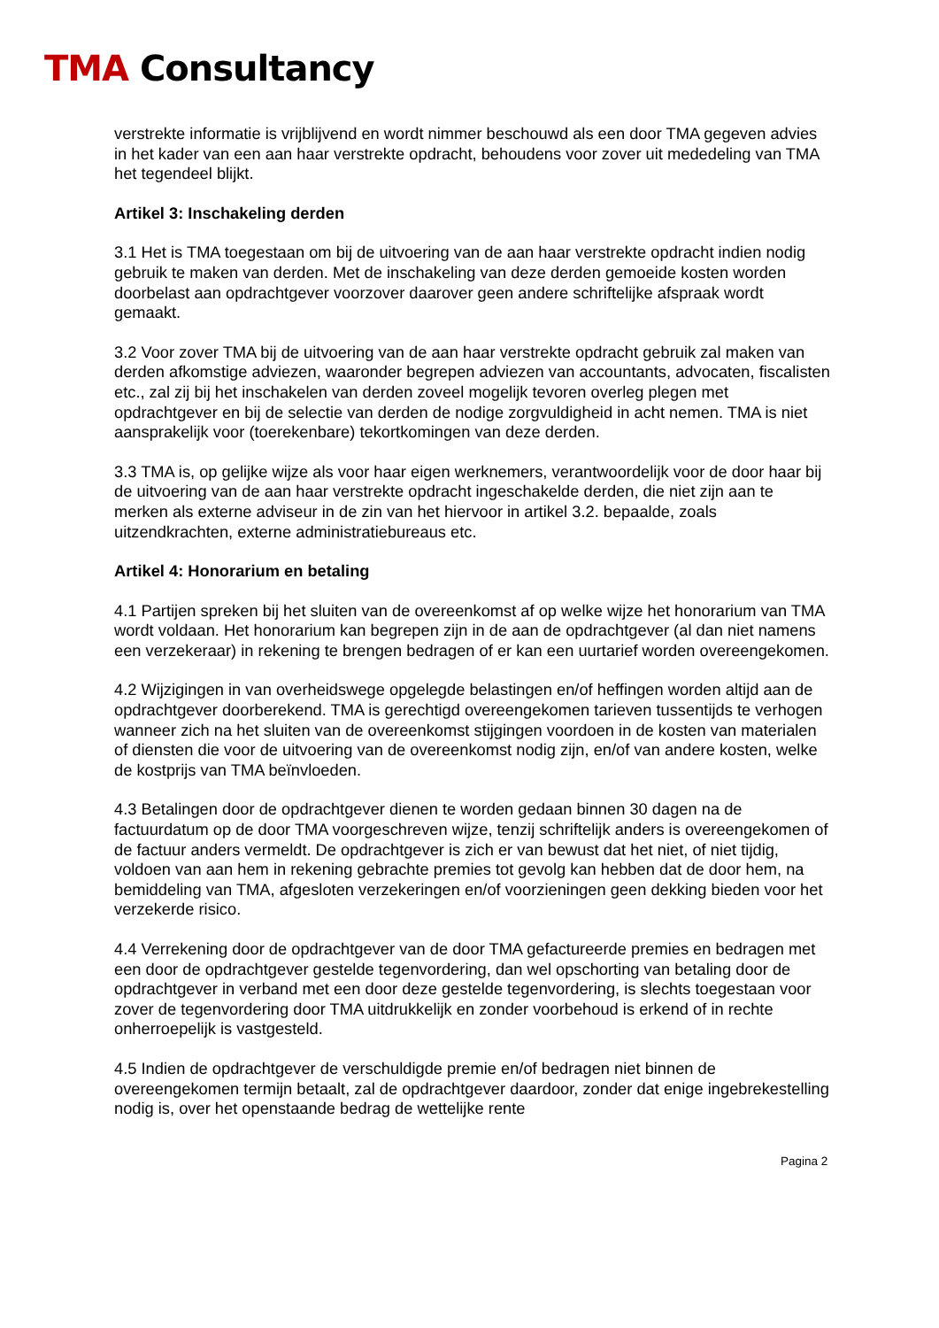TMA Consultancy
verstrekte informatie is vrijblijvend en wordt nimmer beschouwd als een door TMA gegeven advies in het kader van een aan haar verstrekte opdracht, behoudens voor zover uit mededeling van TMA het tegendeel blijkt.
Artikel 3: Inschakeling derden
3.1 Het is TMA toegestaan om bij de uitvoering van de aan haar verstrekte opdracht indien nodig gebruik te maken van derden. Met de inschakeling van deze derden gemoeide kosten worden doorbelast aan opdrachtgever voorzover daarover geen andere schriftelijke afspraak wordt gemaakt.
3.2 Voor zover TMA bij de uitvoering van de aan haar verstrekte opdracht gebruik zal maken van derden afkomstige adviezen, waaronder begrepen adviezen van accountants, advocaten, fiscalisten etc., zal zij bij het inschakelen van derden zoveel mogelijk tevoren overleg plegen met opdrachtgever en bij de selectie van derden de nodige zorgvuldigheid in acht nemen. TMA is niet aansprakelijk voor (toerekenbare) tekortkomingen van deze derden.
3.3 TMA is, op gelijke wijze als voor haar eigen werknemers, verantwoordelijk voor de door haar bij de uitvoering van de aan haar verstrekte opdracht ingeschakelde derden, die niet zijn aan te merken als externe adviseur in de zin van het hiervoor in artikel 3.2. bepaalde, zoals uitzendkrachten, externe administratiebureaus etc.
Artikel 4: Honorarium en betaling
4.1 Partijen spreken bij het sluiten van de overeenkomst af op welke wijze het honorarium van TMA wordt voldaan. Het honorarium kan begrepen zijn in de aan de opdrachtgever (al dan niet namens een verzekeraar) in rekening te brengen bedragen of er kan een uurtarief worden overeengekomen.
4.2 Wijzigingen in van overheidswege opgelegde belastingen en/of heffingen worden altijd aan de opdrachtgever doorberekend. TMA is gerechtigd overeengekomen tarieven tussentijds te verhogen wanneer zich na het sluiten van de overeenkomst stijgingen voordoen in de kosten van materialen of diensten die voor de uitvoering van de overeenkomst nodig zijn, en/of van andere kosten, welke de kostprijs van TMA beïnvloeden.
4.3 Betalingen door de opdrachtgever dienen te worden gedaan binnen 30 dagen na de factuurdatum op de door TMA voorgeschreven wijze, tenzij schriftelijk anders is overeengekomen of de factuur anders vermeldt. De opdrachtgever is zich er van bewust dat het niet, of niet tijdig, voldoen van aan hem in rekening gebrachte premies tot gevolg kan hebben dat de door hem, na bemiddeling van TMA, afgesloten verzekeringen en/of voorzieningen geen dekking bieden voor het verzekerde risico.
4.4 Verrekening door de opdrachtgever van de door TMA gefactureerde premies en bedragen met een door de opdrachtgever gestelde tegenvordering, dan wel opschorting van betaling door de opdrachtgever in verband met een door deze gestelde tegenvordering, is slechts toegestaan voor zover de tegenvordering door TMA uitdrukkelijk en zonder voorbehoud is erkend of in rechte onherroepelijk is vastgesteld.
4.5 Indien de opdrachtgever de verschuldigde premie en/of bedragen niet binnen de overeengekomen termijn betaalt, zal de opdrachtgever daardoor, zonder dat enige ingebrekestelling nodig is, over het openstaande bedrag de wettelijke rente
Pagina 2